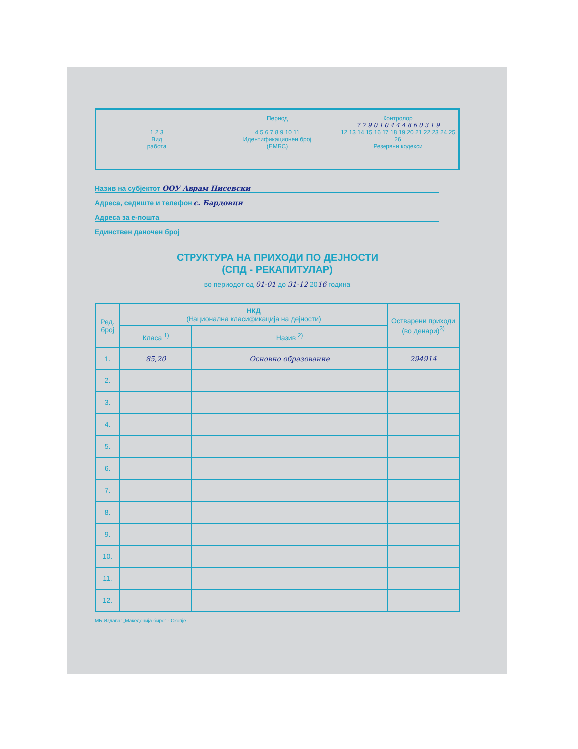1 2 3
Вид
работа
Период
4 5 6 7 8 9 10 11
Идентификационен број
(ЕМБС)
Контролор
7 7 9 0 1 0 4 4 4 8 6 0 3 1 9
12 13 14 15 16 17 18 19 20 21 22 23 24 25 26
Резервни кодекси
Назив на субјектот ООУ Аврам Писевски
Адреса, седиште и телефон с. Бардовци
Адреса за е-пошта
Единствен даночен број
СТРУКТУРА НА ПРИХОДИ ПО ДЕЈНОСТИ
(СПД - РЕКАПИТУЛАР)
во периодот од 01-01 до 31-12 2016 година
| Ред. број | НКД (Национална класификација на дејности) | | Остварени приходи (во денари)<sup>3)</sup> |
| --- | --- | --- | --- |
| | Класа <sup>1)</sup> | Назив <sup>2)</sup> | |
| 1. | 85,20 | Основно образование | 294914 |
| 2. | | | |
| 3. | | | |
| 4. | | | |
| 5. | | | |
| 6. | | | |
| 7. | | | |
| 8. | | | |
| 9. | | | |
| 10. | | | |
| 11. | | | |
| 12. | | | |
МБ Издава: „Македонија биро" - Скопје